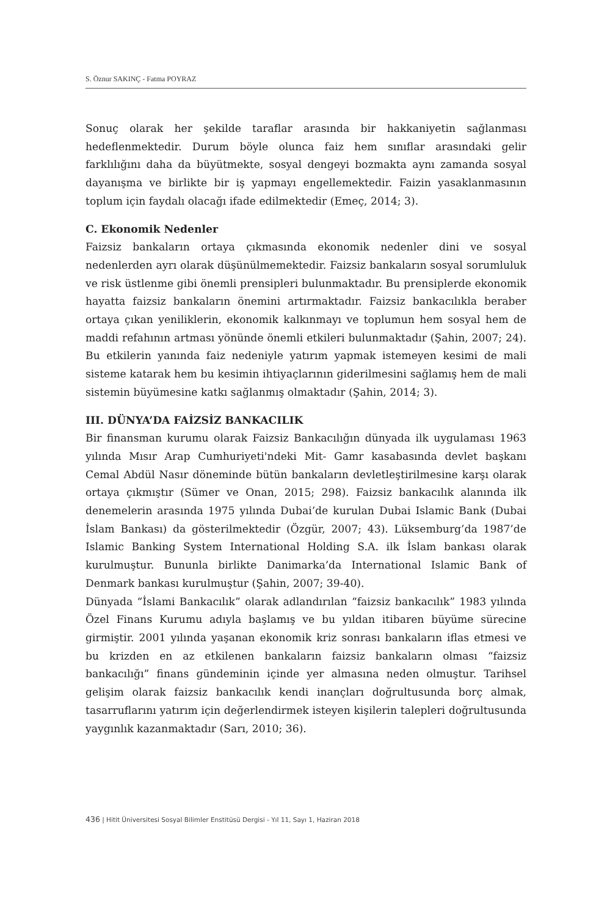S. Öznur SAKINÇ - Fatma POYRAZ
Sonuç olarak her şekilde taraflar arasında bir hakkaniyetin sağlanması hedeflenmektedir. Durum böyle olunca faiz hem sınıflar arasındaki gelir farklılığını daha da büyütmekte, sosyal dengeyi bozmakta aynı zamanda sosyal dayanışma ve birlikte bir iş yapmayı engellemektedir. Faizin yasaklanmasının toplum için faydalı olacağı ifade edilmektedir (Emeç, 2014; 3).
C. Ekonomik Nedenler
Faizsiz bankaların ortaya çıkmasında ekonomik nedenler dini ve sosyal nedenlerden ayrı olarak düşünülmemektedir. Faizsiz bankaların sosyal sorumluluk ve risk üstlenme gibi önemli prensipleri bulunmaktadır. Bu prensiplerde ekonomik hayatta faizsiz bankaların önemini artırmaktadır. Faizsiz bankacılıkla beraber ortaya çıkan yeniliklerin, ekonomik kalkınmayı ve toplumun hem sosyal hem de maddi refahının artması yönünde önemli etkileri bulunmaktadır (Şahin, 2007; 24). Bu etkilerin yanında faiz nedeniyle yatırım yapmak istemeyen kesimi de mali sisteme katarak hem bu kesimin ihtiyaçlarının giderilmesini sağlamış hem de mali sistemin büyümesine katkı sağlanmış olmaktadır (Şahin, 2014; 3).
III. DÜNYA’DA FAİZSİZ BANKACILIK
Bir finansman kurumu olarak Faizsiz Bankacılığın dünyada ilk uygulaması 1963 yılında Mısır Arap Cumhuriyeti'ndeki Mit- Gamr kasabasında devlet başkanı Cemal Abdül Nasır döneminde bütün bankaların devletleştirilmesine karşı olarak ortaya çıkmıştır (Sümer ve Onan, 2015; 298). Faizsiz bankacılık alanında ilk denemelerin arasında 1975 yılında Dubai’de kurulan Dubai Islamic Bank (Dubai İslam Bankası) da gösterilmektedir (Özgür, 2007; 43). Lüksemburg’da 1987’de Islamic Banking System International Holding S.A. ilk İslam bankası olarak kurulmuştur. Bununla birlikte Danimarka’da International Islamic Bank of Denmark bankası kurulmuştur (Şahin, 2007; 39-40).
Dünyada “İslami Bankacılık” olarak adlandırılan “faizsiz bankacılık” 1983 yılında Özel Finans Kurumu adıyla başlamış ve bu yıldan itibaren büyüme sürecine girmiştir. 2001 yılında yaşanan ekonomik kriz sonrası bankaların iflas etmesi ve bu krizden en az etkilenen bankaların faizsiz bankaların olması “faizsiz bankacılığı” finans gündeminin içinde yer almasına neden olmuştur. Tarihsel gelişim olarak faizsiz bankacılık kendi inançları doğrultusunda borç almak, tasarruflarını yatırım için değerlendirmek isteyen kişilerin talepleri doğrultusunda yaygınlık kazanmaktadır (Sarı, 2010; 36).
436 | Hitit Üniversitesi Sosyal Bilimler Enstitüsü Dergisi - Yıl 11, Sayı 1, Haziran 2018